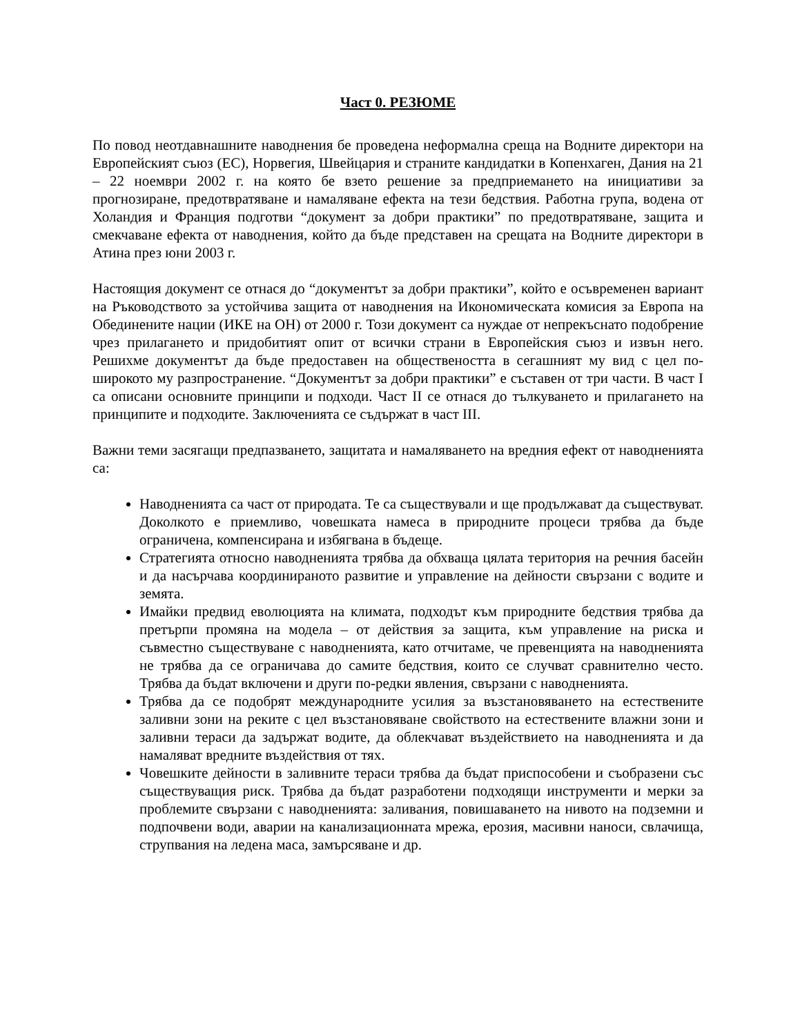Част 0. РЕЗЮМЕ
По повод неотдавнашните наводнения бе проведена неформална среща на Водните директори на Европейският съюз (ЕС), Норвегия, Швейцария и страните кандидатки в Копенхаген, Дания на 21 – 22 ноември 2002 г. на която бе взето решение за предприемането на инициативи за прогнозиране, предотвратяване и намаляване ефекта на тези бедствия. Работна група, водена от Холандия и Франция подготви “документ за добри практики” по предотвратяване, защита и смекчаване ефекта от наводнения, който да бъде представен на срещата на Водните директори в Атина през юни 2003 г.
Настоящия документ се отнася до “документът за добри практики”, който е осъвременен вариант на Ръководството за устойчива защита от наводнения на Икономическата комисия за Европа на Обединените нации (ИКЕ на ОН) от 2000 г. Този документ са нуждае от непрекъснато подобрение чрез прилагането и придобитият опит от всички страни в Европейския съюз и извън него. Решихме документът да бъде предоставен на обществеността в сегашният му вид с цел по-широкото му разпространение. “Документът за добри практики” е съставен от три части. В част I са описани основните принципи и подходи. Част II се отнася до тълкуването и прилагането на принципите и подходите. Заключенията се съдържат в част III.
Важни теми засягащи предпазването, защитата и намаляването на вредния ефект от наводненията са:
Наводненията са част от природата. Те са съществували и ще продължават да съществуват. Доколкото е приемливо, човешката намеса в природните процеси трябва да бъде ограничена, компенсирана и избягвана в бъдеще.
Стратегията относно наводненията трябва да обхваща цялата територия на речния басейн и да насърчава координираното развитие и управление на дейности свързани с водите и земята.
Имайки предвид еволюцията на климата, подходът към природните бедствия трябва да претърпи промяна на модела – от действия за защита, към управление на риска и съвместно съществуване с наводненията, като отчитаме, че превенцията на наводненията не трябва да се ограничава до самите бедствия, които се случват сравнително често. Трябва да бъдат включени и други по-редки явления, свързани с наводненията.
Трябва да се подобрят международните усилия за възстановяването на естествените заливни зони на реките с цел възстановяване свойството на естествените влажни зони и заливни тераси да задържат водите, да облекчават въздействието на наводненията и да намаляват вредните въздействия от тях.
Човешките дейности в заливните тераси трябва да бъдат приспособени и съобразени със съществуващия риск. Трябва да бъдат разработени подходящи инструменти и мерки за проблемите свързани с наводненията: заливания, повишаването на нивото на подземни и подпочвени води, аварии на канализационната мрежа, ерозия, масивни наноси, свлачища, струпвания на ледена маса, замърсяване и др.